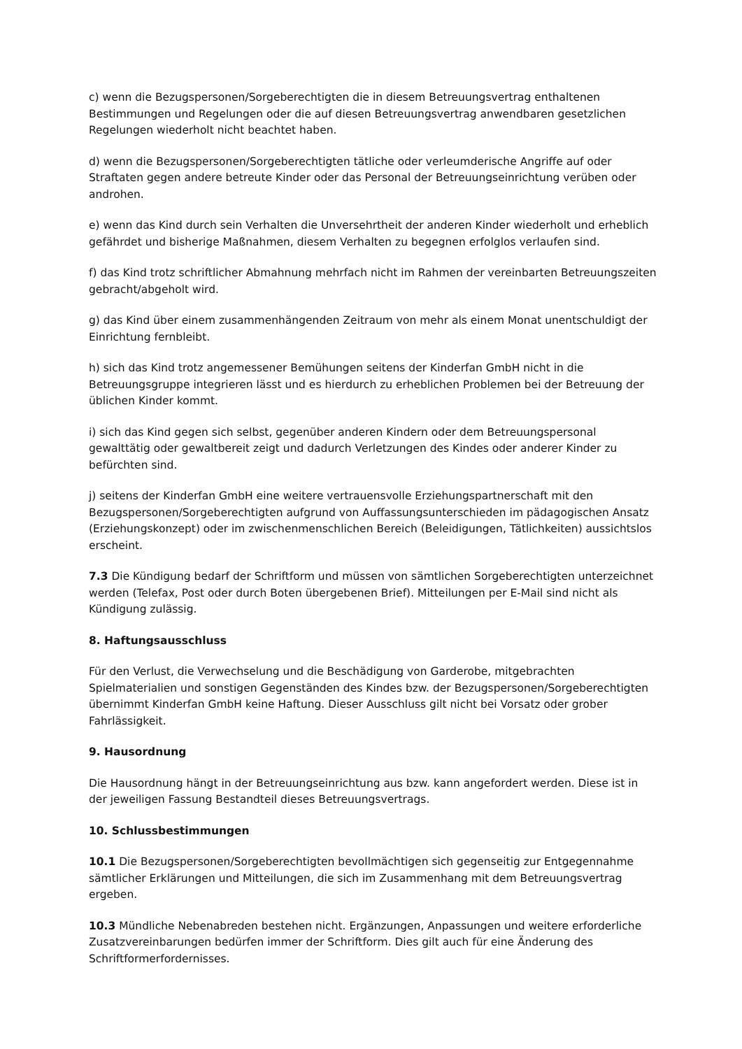c) wenn die Bezugspersonen/Sorgeberechtigten die in diesem Betreuungsvertrag enthaltenen Bestimmungen und Regelungen oder die auf diesen Betreuungsvertrag anwendbaren gesetzlichen Regelungen wiederholt nicht beachtet haben.
d) wenn die Bezugspersonen/Sorgeberechtigten tätliche oder verleumderische Angriffe auf oder Straftaten gegen andere betreute Kinder oder das Personal der Betreuungseinrichtung verüben oder androhen.
e) wenn das Kind durch sein Verhalten die Unversehrtheit der anderen Kinder wiederholt und erheblich gefährdet und bisherige Maßnahmen, diesem Verhalten zu begegnen erfolglos verlaufen sind.
f) das Kind trotz schriftlicher Abmahnung mehrfach nicht im Rahmen der vereinbarten Betreuungszeiten gebracht/abgeholt wird.
g) das Kind über einem zusammenhängenden Zeitraum von mehr als einem Monat unentschuldigt der Einrichtung fernbleibt.
h) sich das Kind trotz angemessener Bemühungen seitens der Kinderfan GmbH nicht in die Betreuungsgruppe integrieren lässt und es hierdurch zu erheblichen Problemen bei der Betreuung der üblichen Kinder kommt.
i) sich das Kind gegen sich selbst, gegenüber anderen Kindern oder dem Betreuungspersonal gewalttätig oder gewaltbereit zeigt und dadurch Verletzungen des Kindes oder anderer Kinder zu befürchten sind.
j) seitens der Kinderfan GmbH eine weitere vertrauensvolle Erziehungspartnerschaft mit den Bezugspersonen/Sorgeberechtigten aufgrund von Auffassungsunterschieden im pädagogischen Ansatz (Erziehungskonzept) oder im zwischenmenschlichen Bereich (Beleidigungen, Tätlichkeiten) aussichtslos erscheint.
7.3 Die Kündigung bedarf der Schriftform und müssen von sämtlichen Sorgeberechtigten unterzeichnet werden (Telefax, Post oder durch Boten übergebenen Brief). Mitteilungen per E-Mail sind nicht als Kündigung zulässig.
8. Haftungsausschluss
Für den Verlust, die Verwechselung und die Beschädigung von Garderobe, mitgebrachten Spielmaterialien und sonstigen Gegenständen des Kindes bzw. der Bezugspersonen/Sorgeberechtigten übernimmt Kinderfan GmbH keine Haftung. Dieser Ausschluss gilt nicht bei Vorsatz oder grober Fahrlässigkeit.
9. Hausordnung
Die Hausordnung hängt in der Betreuungseinrichtung aus bzw. kann angefordert werden. Diese ist in der jeweiligen Fassung Bestandteil dieses Betreuungsvertrags.
10. Schlussbestimmungen
10.1 Die Bezugspersonen/Sorgeberechtigten bevollmächtigen sich gegenseitig zur Entgegennahme sämtlicher Erklärungen und Mitteilungen, die sich im Zusammenhang mit dem Betreuungsvertrag ergeben.
10.3 Mündliche Nebenabreden bestehen nicht. Ergänzungen, Anpassungen und weitere erforderliche Zusatzvereinbarungen bedürfen immer der Schriftform. Dies gilt auch für eine Änderung des Schriftformerfordernisses.